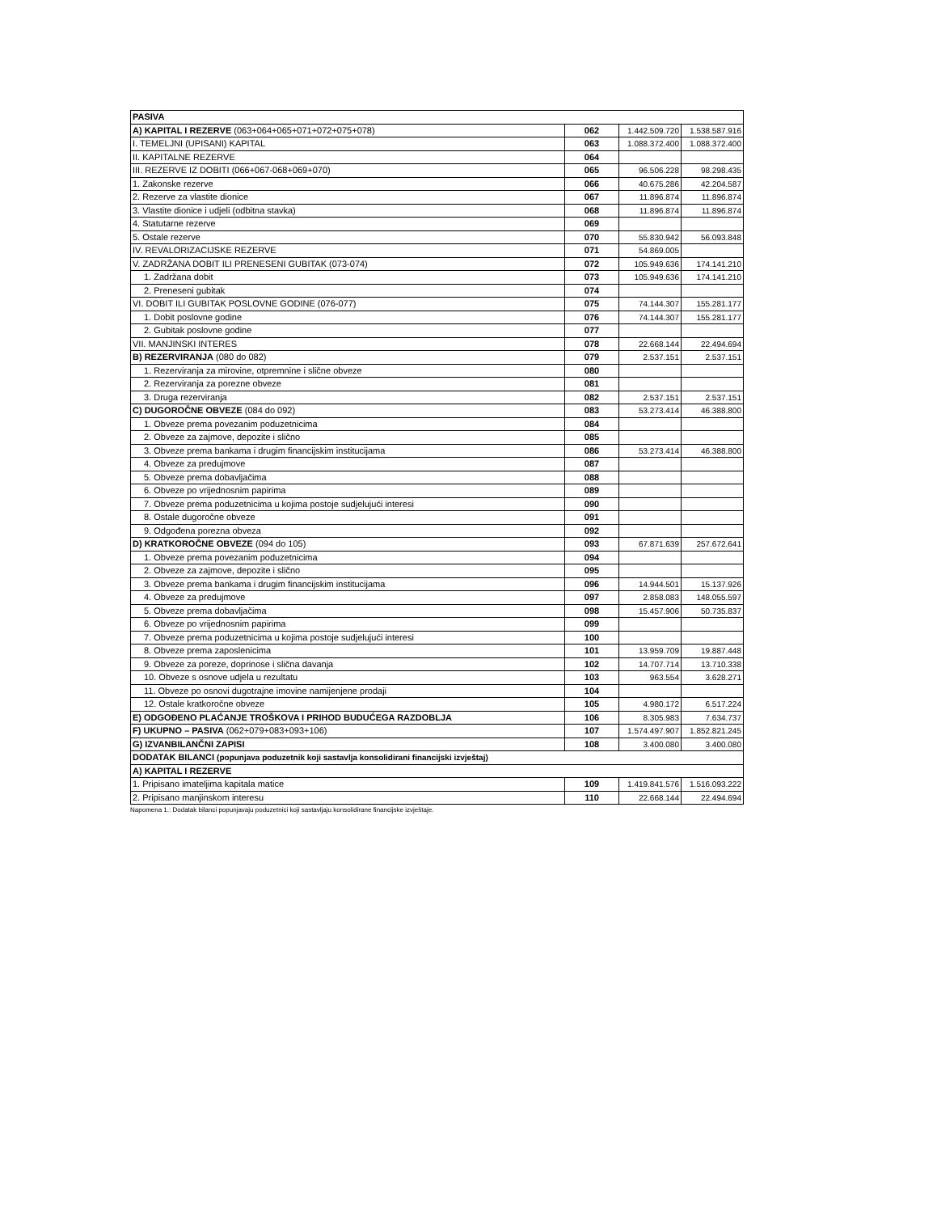| PASIVA | | | |
| A) KAPITAL I REZERVE (063+064+065+071+072+075+078) | 062 | 1.442.509.720 | 1.538.587.916 |
| I. TEMELJNI (UPISANI) KAPITAL | 063 | 1.088.372.400 | 1.088.372.400 |
| II. KAPITALNE REZERVE | 064 | | |
| III. REZERVE IZ DOBITI (066+067-068+069+070) | 065 | 96.506.228 | 98.298.435 |
| 1. Zakonske rezerve | 066 | 40.675.286 | 42.204.587 |
| 2. Rezerve za vlastite dionice | 067 | 11.896.874 | 11.896.874 |
| 3. Vlastite dionice i udjeli (odbitna stavka) | 068 | 11.896.874 | 11.896.874 |
| 4. Statutarne rezerve | 069 | | |
| 5. Ostale rezerve | 070 | 55.830.942 | 56.093.848 |
| IV. REVALORIZACIJSKE REZERVE | 071 | 54.869.005 | |
| V. ZADRŽANA DOBIT ILI PRENESENI GUBITAK (073-074) | 072 | 105.949.636 | 174.141.210 |
| 1. Zadržana dobit | 073 | 105.949.636 | 174.141.210 |
| 2. Preneseni gubitak | 074 | | |
| VI. DOBIT ILI GUBITAK POSLOVNE GODINE (076-077) | 075 | 74.144.307 | 155.281.177 |
| 1. Dobit poslovne godine | 076 | 74.144.307 | 155.281.177 |
| 2. Gubitak poslovne godine | 077 | | |
| VII. MANJINSKI INTERES | 078 | 22.668.144 | 22.494.694 |
| B) REZERVIRANJA (080 do 082) | 079 | 2.537.151 | 2.537.151 |
| 1. Rezerviranja za mirovine, otpremnine i slične obveze | 080 | | |
| 2. Rezerviranja za porezne obveze | 081 | | |
| 3. Druga rezerviranja | 082 | 2.537.151 | 2.537.151 |
| C) DUGOROČNE OBVEZE (084 do 092) | 083 | 53.273.414 | 46.388.800 |
| 1. Obveze prema povezanim poduzetnicima | 084 | | |
| 2. Obveze za zajmove, depozite i slično | 085 | | |
| 3. Obveze prema bankama i drugim financijskim institucijama | 086 | 53.273.414 | 46.388.800 |
| 4. Obveze za predujmove | 087 | | |
| 5. Obveze prema dobavljačima | 088 | | |
| 6. Obveze po vrijednosnim papirima | 089 | | |
| 7. Obveze prema poduzetnicima u kojima postoje sudjelujući interesi | 090 | | |
| 8. Ostale dugoročne obveze | 091 | | |
| 9. Odgođena porezna obveza | 092 | | |
| D) KRATKOROČNE OBVEZE (094 do 105) | 093 | 67.871.639 | 257.672.641 |
| 1. Obveze prema povezanim poduzetnicima | 094 | | |
| 2. Obveze za zajmove, depozite i slično | 095 | | |
| 3. Obveze prema bankama i drugim financijskim institucijama | 096 | 14.944.501 | 15.137.926 |
| 4. Obveze za predujmove | 097 | 2.858.083 | 148.055.597 |
| 5. Obveze prema dobavljačima | 098 | 15.457.906 | 50.735.837 |
| 6. Obveze po vrijednosnim papirima | 099 | | |
| 7. Obveze prema poduzetnicima u kojima postoje sudjelujući interesi | 100 | | |
| 8. Obveze prema zaposlenicima | 101 | 13.959.709 | 19.887.448 |
| 9. Obveze za poreze, doprinose i slična davanja | 102 | 14.707.714 | 13.710.338 |
| 10. Obveze s osnove udjela u rezultatu | 103 | 963.554 | 3.628.271 |
| 11. Obveze po osnovi dugotrajne imovine namijenjene prodaji | 104 | | |
| 12. Ostale kratkoročne obveze | 105 | 4.980.172 | 6.517.224 |
| E) ODGOĐENO PLAĆANJE TROŠKOVA I PRIHOD BUDUĆEGA RAZDOBLJA | 106 | 8.305.983 | 7.634.737 |
| F) UKUPNO – PASIVA (062+079+083+093+106) | 107 | 1.574.497.907 | 1.852.821.245 |
| G) IZVANBILANČNI ZAPISI | 108 | 3.400.080 | 3.400.080 |
| DODATAK BILANCI (popunjava poduzetnik koji sastavlja konsolidirani financijski izvještaj) | | | |
| A) KAPITAL I REZERVE | | | |
| 1. Pripisano imateljima kapitala matice | 109 | 1.419.841.576 | 1.516.093.222 |
| 2. Pripisano manjinskom interesu | 110 | 22.668.144 | 22.494.694 |
Napomena 1.: Dodatak bilanci popunjavaju poduzetnici koji sastavljaju konsolidirane financijske izvještaje.